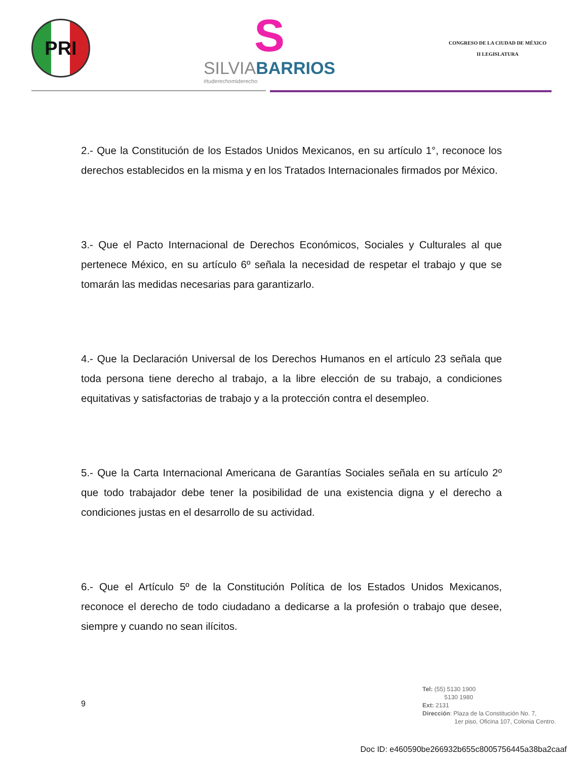PRI
S
SILVIABARRIOS
#tuderechomiderecho
CONGRESO DE LA CIUDAD DE MÉXICO
II LEGISLATURA
2.- Que la Constitución de los Estados Unidos Mexicanos, en su artículo 1°, reconoce los derechos establecidos en la misma y en los Tratados Internacionales firmados por México.
3.- Que el Pacto Internacional de Derechos Económicos, Sociales y Culturales al que pertenece México, en su artículo 6º señala la necesidad de respetar el trabajo y que se tomarán las medidas necesarias para garantizarlo.
4.- Que la Declaración Universal de los Derechos Humanos en el artículo 23 señala que toda persona tiene derecho al trabajo, a la libre elección de su trabajo, a condiciones equitativas y satisfactorias de trabajo y a la protección contra el desempleo.
5.- Que la Carta Internacional Americana de Garantías Sociales señala en su artículo 2º que todo trabajador debe tener la posibilidad de una existencia digna y el derecho a condiciones justas en el desarrollo de su actividad.
6.- Que el Artículo 5º de la Constitución Política de los Estados Unidos Mexicanos, reconoce el derecho de todo ciudadano a dedicarse a la profesión o trabajo que desee, siempre y cuando no sean ilícitos.
9
Tel: (55) 5130 1900
5130 1980
Ext: 2131
Dirección: Plaza de la Constitución No. 7,
1er piso, Oficina 107, Colonia Centro.
Doc ID: e460590be266932b655c8005756445a38ba2caaf